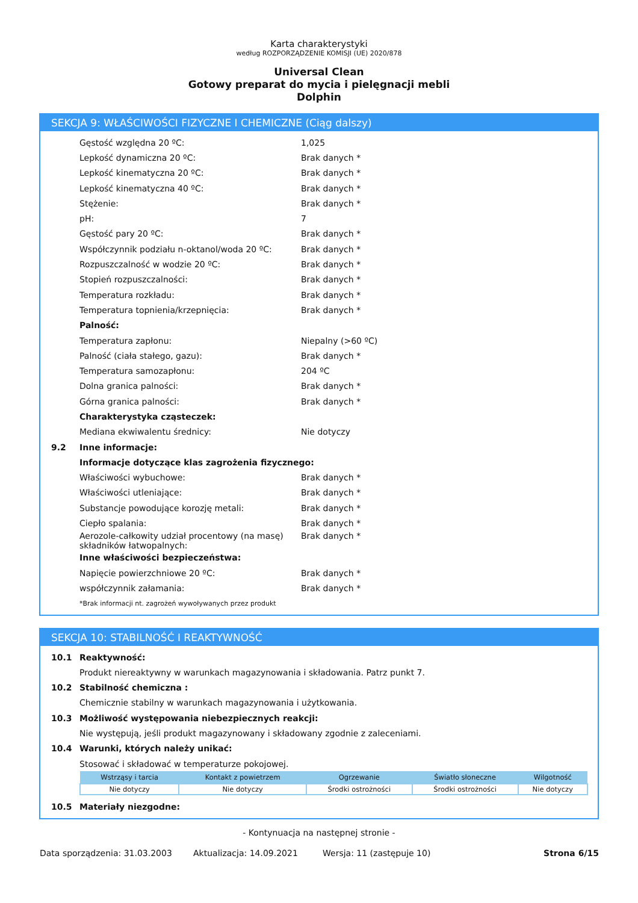Karta charakterystyki
według ROZPORZĄDZENIE KOMISJI (UE) 2020/878
Universal Clean
Gotowy preparat do mycia i pielęgnacji mebli
Dolphin
SEKCJA 9: WŁAŚCIWOŚCI FIZYCZNE I CHEMICZNE (Ciąg dalszy)
Gęstość względna 20 ºC: 1,025
Lepkość dynamiczna 20 ºC: Brak danych *
Lepkość kinematyczna 20 ºC: Brak danych *
Lepkość kinematyczna 40 ºC: Brak danych *
Stężenie: Brak danych *
pH: 7
Gęstość pary 20 ºC: Brak danych *
Współczynnik podziału n-oktanol/woda 20 ºC: Brak danych *
Rozpuszczalność w wodzie 20 ºC: Brak danych *
Stopień rozpuszczalności: Brak danych *
Temperatura rozkładu: Brak danych *
Temperatura topnienia/krzepnięcia: Brak danych *
Palność:
Temperatura zapłonu: Niepalny (>60 ºC)
Palność (ciała stałego, gazu): Brak danych *
Temperatura samozapłonu: 204 ºC
Dolna granica palności: Brak danych *
Górna granica palności: Brak danych *
Charakterystyka cząsteczek:
Mediana ekwiwalentu średnicy: Nie dotyczy
9.2 Inne informacje:
Informacje dotyczące klas zagrożenia fizycznego:
Właściwości wybuchowe: Brak danych *
Właściwości utleniające: Brak danych *
Substancje powodujące korozję metali: Brak danych *
Ciepło spalania: Brak danych *
Aerozole-całkowity udział procentowy (na masę) składników łatwopalnych: Brak danych *
Inne właściwości bezpieczeństwa:
Napięcie powierzchniowe 20 ºC: Brak danych *
współczynnik załamania: Brak danych *
*Brak informacji nt. zagrożeń wywoływanych przez produkt
SEKCJA 10: STABILNOŚĆ I REAKTYWNOŚĆ
10.1 Reaktywność:
Produkt niereaktywny w warunkach magazynowania i składowania. Patrz punkt 7.
10.2 Stabilność chemiczna :
Chemicznie stabilny w warunkach magazynowania i użytkowania.
10.3 Możliwość występowania niebezpiecznych reakcji:
Nie występują, jeśli produkt magazynowany i składowany zgodnie z zaleceniami.
10.4 Warunki, których należy unikać:
Stosować i składować w temperaturze pokojowej.
| Wstrząsy i tarcia | Kontakt z powietrzem | Ogrzewanie | Światło słoneczne | Wilgotność |
| --- | --- | --- | --- | --- |
| Nie dotyczy | Nie dotyczy | Środki ostrożności | Środki ostrożności | Nie dotyczy |
10.5 Materiały niezgodne:
- Kontynuacja na następnej stronie -
Data sporządzenia: 31.03.2003 Aktualizacja: 14.09.2021 Wersja: 11 (zastępuje 10) Strona 6/15